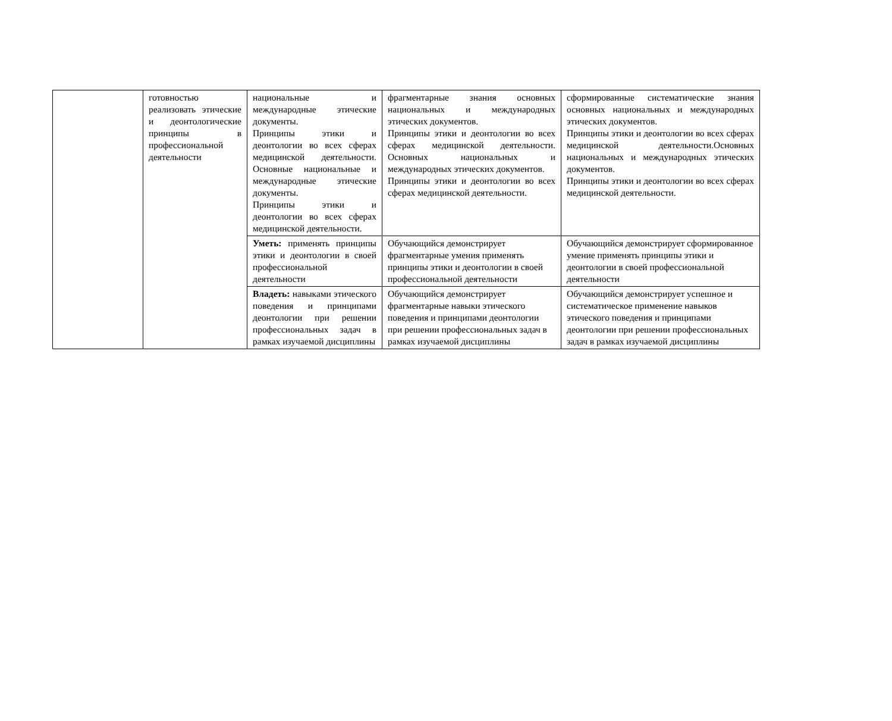| | готовностью реализовать этические и деонтологические принципы в профессиональной деятельности | национальные и международные этические документы. Принципы этики и деонтологии во всех сферах медицинской деятельности. Основные национальные и международные этические документы. Принципы этики и деонтологии во всех сферах медицинской деятельности. | фрагментарные знания основных национальных и международных этических документов. Принципы этики и деонтологии во всех сферах медицинской деятельности. Основных национальных и международных этических документов. Принципы этики и деонтологии во всех сферах медицинской деятельности. | сформированные систематические знания основных национальных и международных этических документов. Принципы этики и деонтологии во всех сферах медицинской деятельности.Основных национальных и международных этических документов. Принципы этики и деонтологии во всех сферах медицинской деятельности. |
| | | Уметь: применять принципы этики и деонтологии в своей профессиональной деятельности | Обучающийся демонстрирует фрагментарные умения применять принципы этики и деонтологии в своей профессиональной деятельности | Обучающийся демонстрирует сформированное умение применять принципы этики и деонтологии в своей профессиональной деятельности |
| | | Владеть: навыками этического поведения и принципами деонтологии при решении профессиональных задач в рамках изучаемой дисциплины | Обучающийся демонстрирует фрагментарные навыки этического поведения и принципами деонтологии при решении профессиональных задач в рамках изучаемой дисциплины | Обучающийся демонстрирует успешное и систематическое применение навыков этического поведения и принципами деонтологии при решении профессиональных задач в рамках изучаемой дисциплины |